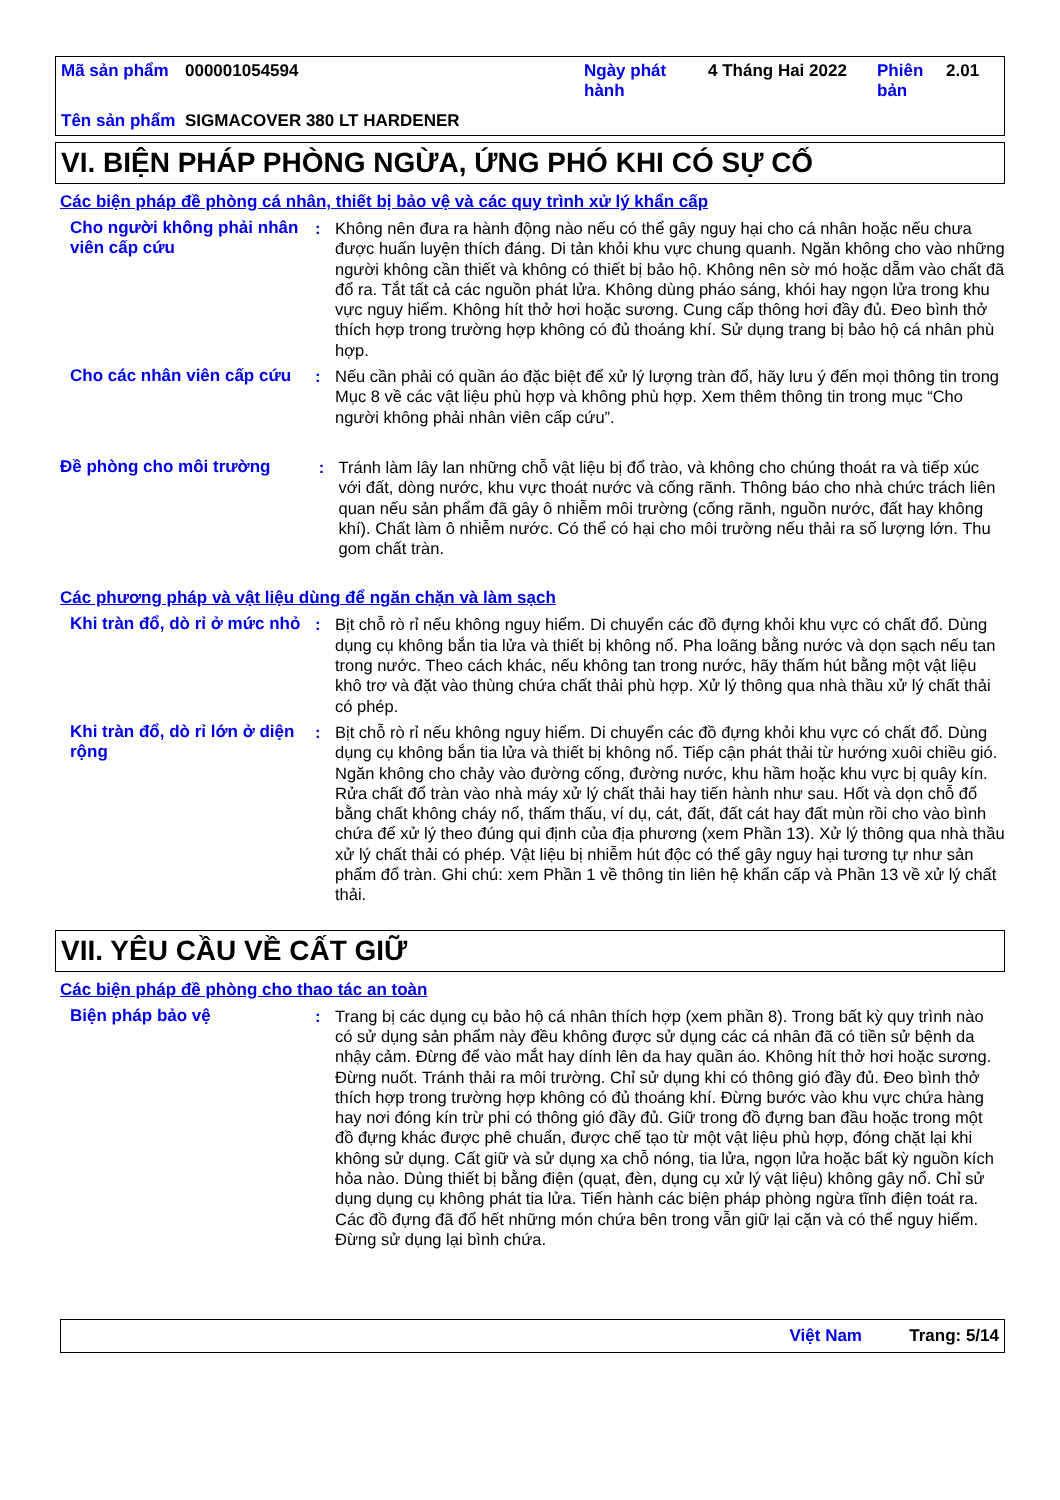| Mã sản phẩm | 000001054594 | Ngày phát hành | 4 Tháng Hai 2022 | Phiên bản | 2.01 |
| Tên sản phẩm | SIGMACOVER 380 LT HARDENER | | | | |
VI. BIỆN PHÁP PHÒNG NGỪA, ỨNG PHÓ KHI CÓ SỰ CỐ
Các biện pháp đề phòng cá nhân, thiết bị bảo vệ và các quy trình xử lý khẩn cấp
Cho người không phải nhân viên cấp cứu
: Không nên đưa ra hành động nào nếu có thể gây nguy hại cho cá nhân hoặc nếu chưa được huấn luyện thích đáng. Di tản khỏi khu vực chung quanh. Ngăn không cho vào những người không cần thiết và không có thiết bị bảo hộ. Không nên sờ mó hoặc dẵm vào chất đã đổ ra. Tắt tất cả các nguồn phát lửa. Không dùng pháo sáng, khói hay ngọn lửa trong khu vực nguy hiểm. Không hít thở hơi hoặc sương. Cung cấp thông hơi đầy đủ. Đeo bình thở thích hợp trong trường hợp không có đủ thoáng khí. Sử dụng trang bị bảo hộ cá nhân phù hợp.
Cho các nhân viên cấp cứu
: Nếu cần phải có quần áo đặc biệt để xử lý lượng tràn đổ, hãy lưu ý đến mọi thông tin trong Mục 8 về các vật liệu phù hợp và không phù hợp. Xem thêm thông tin trong mục “Cho người không phải nhân viên cấp cứu”.
Đề phòng cho môi trường : Tránh làm lây lan những chỗ vật liệu bị đổ trào, và không cho chúng thoát ra và tiếp xúc với đất, dòng nước, khu vực thoát nước và cống rãnh. Thông báo cho nhà chức trách liên quan nếu sản phẩm đã gây ô nhiễm môi trường (cống rãnh, nguồn nước, đất hay không khí). Chất làm ô nhiễm nước. Có thể có hại cho môi trường nếu thải ra số lượng lớn. Thu gom chất tràn.
Các phương pháp và vật liệu dùng để ngăn chặn và làm sạch
Khi tràn đổ, dò rỉ ở mức nhỏ
: Bịt chỗ rò rỉ nếu không nguy hiểm. Di chuyển các đồ đựng khỏi khu vực có chất đổ. Dùng dụng cụ không bắn tia lửa và thiết bị không nổ. Pha loãng bằng nước và dọn sạch nếu tan trong nước. Theo cách khác, nếu không tan trong nước, hãy thấm hút bằng một vật liệu khô trơ và đặt vào thùng chứa chất thải phù hợp. Xử lý thông qua nhà thầu xử lý chất thải có phép.
Khi tràn đổ, dò rỉ lớn ở diện rộng
: Bịt chỗ rò rỉ nếu không nguy hiểm. Di chuyển các đồ đựng khỏi khu vực có chất đổ. Dùng dụng cụ không bắn tia lửa và thiết bị không nổ. Tiếp cận phát thải từ hướng xuôi chiều gió. Ngăn không cho chảy vào đường cống, đường nước, khu hầm hoặc khu vực bị quây kín. Rửa chất đổ tràn vào nhà máy xử lý chất thải hay tiến hành như sau. Hốt và dọn chỗ đổ bằng chất không cháy nổ, thấm thấu, ví dụ, cát, đất, đất cát hay đất mùn rồi cho vào bình chứa để xử lý theo đúng qui định của địa phương (xem Phần 13). Xử lý thông qua nhà thầu xử lý chất thải có phép. Vật liệu bị nhiễm hút độc có thể gây nguy hại tương tự như sản phẩm đổ tràn. Ghi chú: xem Phần 1 về thông tin liên hệ khẩn cấp và Phần 13 về xử lý chất thải.
VII. YÊU CẦU VỀ CẤT GIỮ
Các biện pháp đề phòng cho thao tác an toàn
Biện pháp bảo vệ : Trang bị các dụng cụ bảo hộ cá nhân thích hợp (xem phần 8). Trong bất kỳ quy trình nào có sử dụng sản phẩm này đều không được sử dụng các cá nhân đã có tiền sử bệnh da nhậy cảm. Đừng để vào mắt hay dính lên da hay quần áo. Không hít thở hơi hoặc sương. Đừng nuốt. Tránh thải ra môi trường. Chỉ sử dụng khi có thông gió đầy đủ. Đeo bình thở thích hợp trong trường hợp không có đủ thoáng khí. Đừng bước vào khu vực chứa hàng hay nơi đóng kín trừ phi có thông gió đầy đủ. Giữ trong đồ đựng ban đầu hoặc trong một đồ đựng khác được phê chuẩn, được chế tạo từ một vật liệu phù hợp, đóng chặt lại khi không sử dụng. Cất giữ và sử dụng xa chỗ nóng, tia lửa, ngọn lửa hoặc bất kỳ nguồn kích hỏa nào. Dùng thiết bị bằng điện (quạt, đèn, dụng cụ xử lý vật liệu) không gây nổ. Chỉ sử dụng dụng cụ không phát tia lửa. Tiến hành các biện pháp phòng ngừa tĩnh điện toát ra. Các đồ đựng đã đổ hết những món chứa bên trong vẫn giữ lại cặn và có thể nguy hiểm. Đừng sử dụng lại bình chứa.
Việt Nam Trang: 5/14